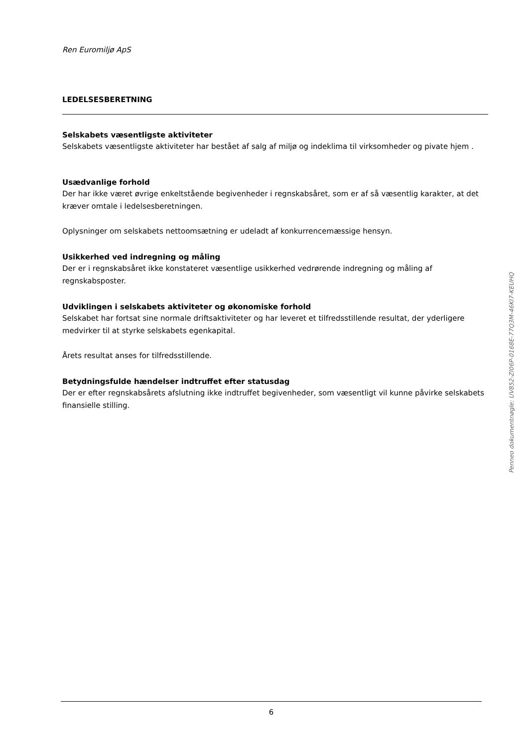Ren Euromiljø ApS
LEDELSESBERETNING
Selskabets væsentligste aktiviteter
Selskabets væsentligste aktiviteter har bestået af salg af miljø og indeklima til virksomheder og pivate hjem .
Usædvanlige forhold
Der har ikke været øvrige enkeltstående begivenheder i regnskabsåret, som er af så væsentlig karakter, at det kræver omtale i ledelsesberetningen.
Oplysninger om selskabets nettoomsætning er udeladt af konkurrencemæssige hensyn.
Usikkerhed ved indregning og måling
Der er i regnskabsåret ikke konstateret væsentlige usikkerhed vedrørende indregning og måling af regnskabsposter.
Udviklingen i selskabets aktiviteter og økonomiske forhold
Selskabet har fortsat sine normale driftsaktiviteter og har leveret et tilfredsstillende resultat, der yderligere medvirker til at styrke selskabets egenkapital.
Årets resultat anses for tilfredsstillende.
Betydningsfulde hændelser indtruffet efter statusdag
Der er efter regnskabsårets afslutning ikke indtruffet begivenheder, som væsentligt vil kunne påvirke selskabets finansielle stilling.
Penneo dokumentnøgle: UV852-ZI06P-0168E-77Q3M-46KI7-KEUHQ
6